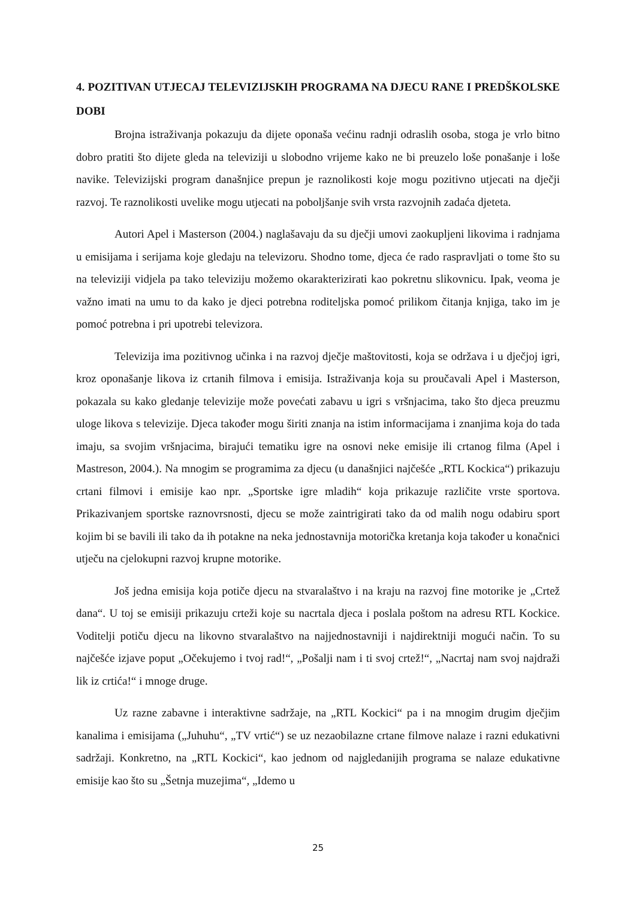4. POZITIVAN UTJECAJ TELEVIZIJSKIH PROGRAMA NA DJECU RANE I PREDŠKOLSKE DOBI
Brojna istraživanja pokazuju da dijete oponaša većinu radnji odraslih osoba, stoga je vrlo bitno dobro pratiti što dijete gleda na televiziji u slobodno vrijeme kako ne bi preuzelo loše ponašanje i loše navike. Televizijski program današnjice prepun je raznolikosti koje mogu pozitivno utjecati na dječji razvoj. Te raznolikosti uvelike mogu utjecati na poboljšanje svih vrsta razvojnih zadaća djeteta.
Autori Apel i Masterson (2004.) naglašavaju da su dječji umovi zaokupljeni likovima i radnjama u emisijama i serijama koje gledaju na televizoru. Shodno tome, djeca će rado raspravljati o tome što su na televiziji vidjela pa tako televiziju možemo okarakterizirati kao pokretnu slikovnicu. Ipak, veoma je važno imati na umu to da kako je djeci potrebna roditeljska pomoć prilikom čitanja knjiga, tako im je pomoć potrebna i pri upotrebi televizora.
Televizija ima pozitivnog učinka i na razvoj dječje maštovitosti, koja se održava i u dječjoj igri, kroz oponašanje likova iz crtanih filmova i emisija. Istraživanja koja su proučavali Apel i Masterson, pokazala su kako gledanje televizije može povećati zabavu u igri s vršnjacima, tako što djeca preuzmu uloge likova s televizije. Djeca također mogu širiti znanja na istim informacijama i znanjima koja do tada imaju, sa svojim vršnjacima, birajući tematiku igre na osnovi neke emisije ili crtanog filma (Apel i Mastreson, 2004.). Na mnogim se programima za djecu (u današnjici najčešće „RTL Kockica“) prikazuju crtani filmovi i emisije kao npr. „Sportske igre mladih“ koja prikazuje različite vrste sportova. Prikazivanjem sportske raznovrsnosti, djecu se može zaintrigirati tako da od malih nogu odabiru sport kojim bi se bavili ili tako da ih potakne na neka jednostavnija motorička kretanja koja također u konačnici utječu na cjelokupni razvoj krupne motorike.
Još jedna emisija koja potiče djecu na stvaralaštvo i na kraju na razvoj fine motorike je „Crtež dana“. U toj se emisiji prikazuju crteži koje su nacrtala djeca i poslala poštom na adresu RTL Kockice. Voditelji potiču djecu na likovno stvaralaštvo na najjednostavniji i najdirektniji mogući način. To su najčešće izjave poput „Očekujemo i tvoj rad!“, „Pošalji nam i ti svoj crtež!“, „Nacrtaj nam svoj najdraži lik iz crtića!“ i mnoge druge.
Uz razne zabavne i interaktivne sadržaje, na „RTL Kockici“ pa i na mnogim drugim dječjim kanalima i emisijama („Juhuhu“, „TV vrtić“) se uz nezaobilazne crtane filmove nalaze i razni edukativni sadržaji. Konkretno, na „RTL Kockici“, kao jednom od najgledanijih programa se nalaze edukativne emisije kao što su „Šetnja muzejima“, „Idemo u
25